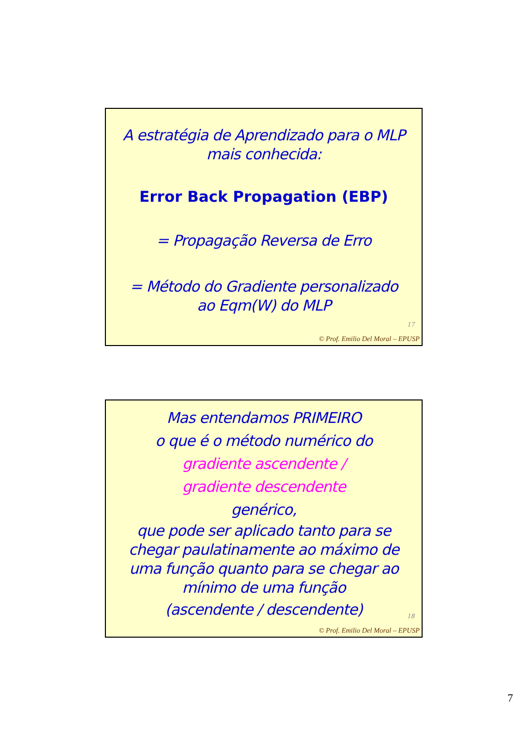A estratégia de Aprendizado para o MLP
mais conhecida:
Error Back Propagation (EBP)
= Propagação Reversa de Erro
= Método do Gradiente personalizado
ao Eqm(W) do MLP
17
© Prof. Emilio Del Moral – EPUSP
Mas entendamos PRIMEIRO
o que é o método numérico do
gradiente ascendente /
gradiente descendente
genérico,
que pode ser aplicado tanto para se
chegar paulatinamente ao máximo de
uma função quanto para se chegar ao
mínimo de uma função
(ascendente / descendente)
18
© Prof. Emilio Del Moral – EPUSP
7